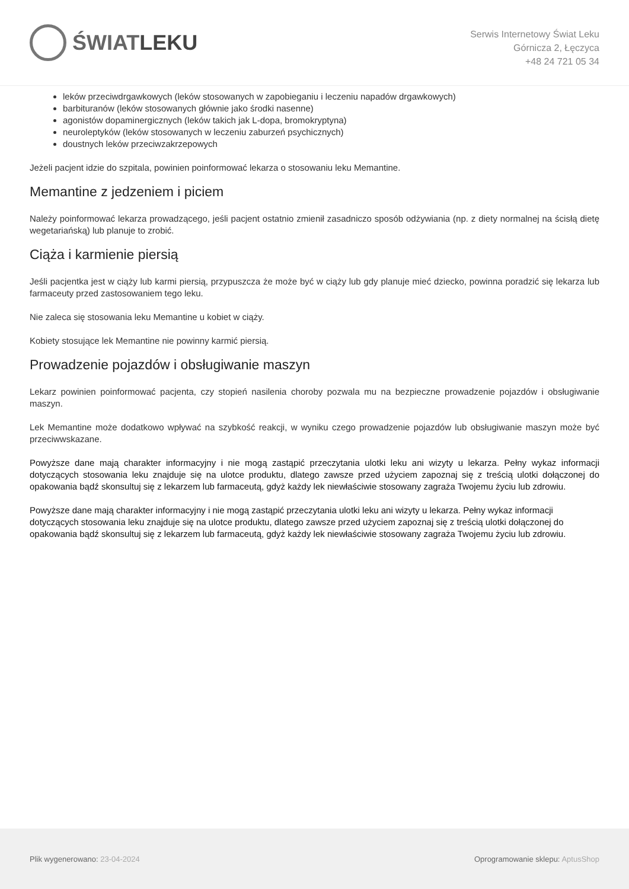ŚWIAT LEKU
Serwis Internetowy Świat Leku
Górnicza 2, Łęczyca
+48 24 721 05 34
leków przeciwdrgawkowych (leków stosowanych w zapobieganiu i leczeniu napadów drgawkowych)
barbituranów (leków stosowanych głównie jako środki nasenne)
agonistów dopaminergicznych (leków takich jak L-dopa, bromokryptyna)
neuroleptyków (leków stosowanych w leczeniu zaburzeń psychicznych)
doustnych leków przeciwzakrzepowych
Jeżeli pacjent idzie do szpitala, powinien poinformować lekarza o stosowaniu leku Memantine.
Memantine z jedzeniem i piciem
Należy poinformować lekarza prowadzącego, jeśli pacjent ostatnio zmienił zasadniczo sposób odżywiania (np. z diety normalnej na ścisłą dietę wegetariańską) lub planuje to zrobić.
Ciąża i karmienie piersią
Jeśli pacjentka jest w ciąży lub karmi piersią, przypuszcza że może być w ciąży lub gdy planuje mieć dziecko, powinna poradzić się lekarza lub farmaceuty przed zastosowaniem tego leku.
Nie zaleca się stosowania leku Memantine u kobiet w ciąży.
Kobiety stosujące lek Memantine nie powinny karmić piersią.
Prowadzenie pojazdów i obsługiwanie maszyn
Lekarz powinien poinformować pacjenta, czy stopień nasilenia choroby pozwala mu na bezpieczne prowadzenie pojazdów i obsługiwanie maszyn.
Lek Memantine może dodatkowo wpływać na szybkość reakcji, w wyniku czego prowadzenie pojazdów lub obsługiwanie maszyn może być przeciwwskazane.
Powyższe dane mają charakter informacyjny i nie mogą zastąpić przeczytania ulotki leku ani wizyty u lekarza. Pełny wykaz informacji dotyczących stosowania leku znajduje się na ulotce produktu, dlatego zawsze przed użyciem zapoznaj się z treścią ulotki dołączonej do opakowania bądź skonsultuj się z lekarzem lub farmaceutą, gdyż każdy lek niewłaściwie stosowany zagraża Twojemu życiu lub zdrowiu.
Powyższe dane mają charakter informacyjny i nie mogą zastąpić przeczytania ulotki leku ani wizyty u lekarza. Pełny wykaz informacji dotyczących stosowania leku znajduje się na ulotce produktu, dlatego zawsze przed użyciem zapoznaj się z treścią ulotki dołączonej do opakowania bądź skonsultuj się z lekarzem lub farmaceutą, gdyż każdy lek niewłaściwie stosowany zagraża Twojemu życiu lub zdrowiu.
Plik wygenerowano: 23-04-2024
Oprogramowanie sklepu: AptusShop